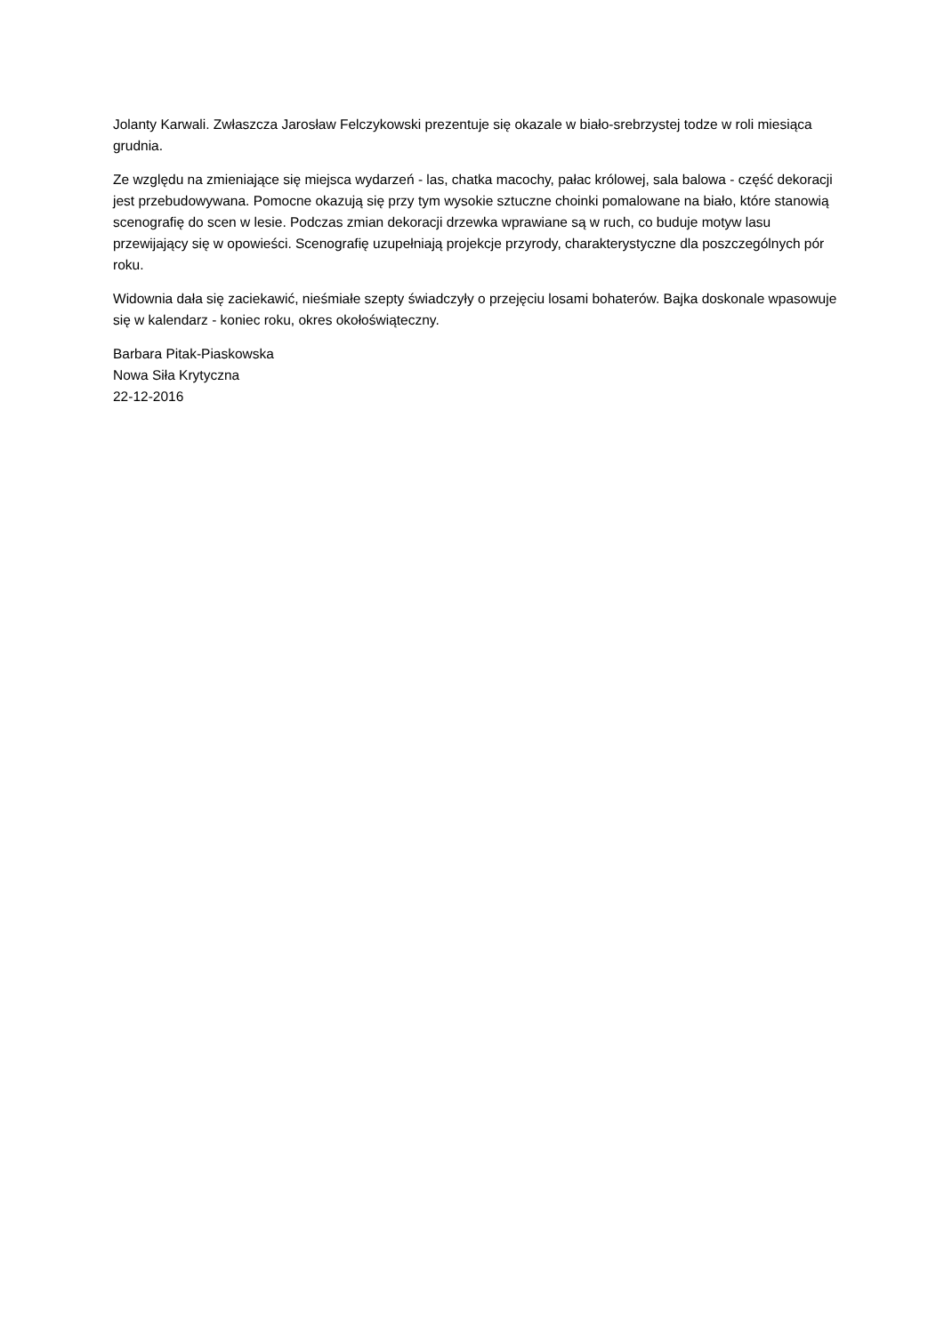Jolanty Karwali. Zwłaszcza Jarosław Felczykowski prezentuje się okazale w biało-srebrzystej todze w roli miesiąca grudnia.
Ze względu na zmieniające się miejsca wydarzeń - las, chatka macochy, pałac królowej, sala balowa - część dekoracji jest przebudowywana. Pomocne okazują się przy tym wysokie sztuczne choinki pomalowane na biało, które stanowią scenografię do scen w lesie. Podczas zmian dekoracji drzewka wprawiane są w ruch, co buduje motyw lasu przewijający się w opowieści. Scenografię uzupełniają projekcje przyrody, charakterystyczne dla poszczególnych pór roku.
Widownia dała się zaciekawić, nieśmiałe szepty świadczyły o przejęciu losami bohaterów. Bajka doskonale wpasowuje się w kalendarz - koniec roku, okres okołoświąteczny.
Barbara Pitak-Piaskowska
Nowa Siła Krytyczna
22-12-2016